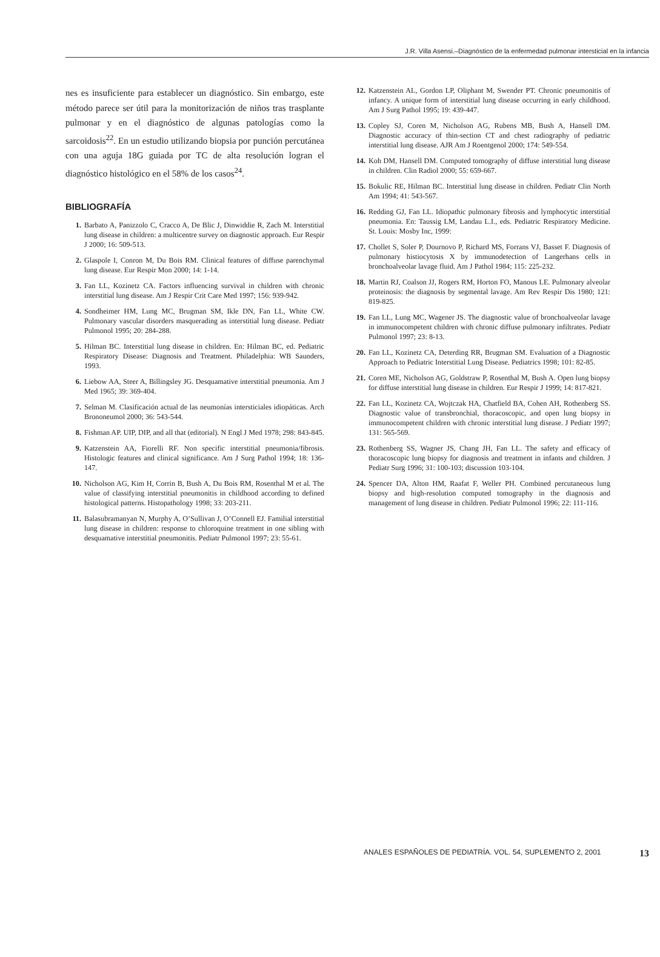J.R. Villa Asensi.–Diagnóstico de la enfermedad pulmonar intersticial en la infancia
nes es insuficiente para establecer un diagnóstico. Sin embargo, este método parece ser útil para la monitorización de niños tras trasplante pulmonar y en el diagnóstico de algunas patologías como la sarcoidosis<sup>22</sup>. En un estudio utilizando biopsia por punción percutánea con una aguja 18G guiada por TC de alta resolución logran el diagnóstico histológico en el 58% de los casos<sup>24</sup>.
BIBLIOGRAFÍA
1. Barbato A, Panizzolo C, Cracco A, De Blic J, Dinwiddie R, Zach M. Interstitial lung disease in children: a multicentre survey on diagnostic approach. Eur Respir J 2000; 16: 509-513.
2. Glaspole I, Conron M, Du Bois RM. Clinical features of diffuse parenchymal lung disease. Eur Respir Mon 2000; 14: 1-14.
3. Fan LL, Kozinetz CA. Factors influencing survival in children with chronic interstitial lung disease. Am J Respir Crit Care Med 1997; 156: 939-942.
4. Sondheimer HM, Lung MC, Brugman SM, Ikle DN, Fan LL, White CW. Pulmonary vascular disorders masquerading as interstitial lung disease. Pediatr Pulmonol 1995; 20: 284-288.
5. Hilman BC. Interstitial lung disease in children. En: Hilman BC, ed. Pediatric Respiratory Disease: Diagnosis and Treatment. Philadelphia: WB Saunders, 1993.
6. Liebow AA, Steer A, Billingsley JG. Desquamative interstitial pneumonia. Am J Med 1965; 39: 369-404.
7. Selman M. Clasificación actual de las neumonías intersticiales idiopáticas. Arch Brononeumol 2000; 36: 543-544.
8. Fishman AP. UIP, DIP, and all that (editorial). N Engl J Med 1978; 298: 843-845.
9. Katzenstein AA, Fiorelli RF. Non specific interstitial pneumonia/fibrosis. Histologic features and clinical significance. Am J Surg Pathol 1994; 18: 136-147.
10. Nicholson AG, Kim H, Corrin B, Bush A, Du Bois RM, Rosenthal M et al. The value of classifying interstitial pneumonitis in childhood according to defined histological patterns. Histopathology 1998; 33: 203-211.
11. Balasubramanyan N, Murphy A, O’Sullivan J, O’Connell EJ. Familial interstitial lung disease in children: response to chloroquine treatment in one sibling with desquamative interstitial pneumonitis. Pediatr Pulmonol 1997; 23: 55-61.
12. Katzenstein AL, Gordon LP, Oliphant M, Swender PT. Chronic pneumonitis of infancy. A unique form of interstitial lung disease occurring in early childhood. Am J Surg Pathol 1995; 19: 439-447.
13. Copley SJ, Coren M, Nicholson AG, Rubens MB, Bush A, Hansell DM. Diagnostic accuracy of thin-section CT and chest radiography of pediatric interstitial lung disease. AJR Am J Roentgenol 2000; 174: 549-554.
14. Koh DM, Hansell DM. Computed tomography of diffuse interstitial lung disease in children. Clin Radiol 2000; 55: 659-667.
15. Bokulic RE, Hilman BC. Interstitial lung disease in children. Pediatr Clin North Am 1994; 41: 543-567.
16. Redding GJ, Fan LL. Idiopathic pulmonary fibrosis and lymphocytic interstitial pneumonia. En: Taussig LM, Landau L.I., eds. Pediatric Respiratory Medicine. St. Louis: Mosby Inc, 1999:
17. Chollet S, Soler P, Dournovo P, Richard MS, Forrans VJ, Basset F. Diagnosis of pulmonary histiocytosis X by immunodetection of Langerhans cells in bronchoalveolar lavage fluid. Am J Pathol 1984; 115: 225-232.
18. Martin RJ, Coalson JJ, Rogers RM, Horton FO, Manous LE. Pulmonary alveolar proteinosis: the diagnosis by segmental lavage. Am Rev Respir Dis 1980; 121: 819-825.
19. Fan LL, Lung MC, Wagener JS. The diagnostic value of bronchoalveolar lavage in immunocompetent children with chronic diffuse pulmonary infiltrates. Pediatr Pulmonol 1997; 23: 8-13.
20. Fan LL, Kozinetz CA, Deterding RR, Brugman SM. Evaluation of a Diagnostic Approach to Pediatric Interstitial Lung Disease. Pediatrics 1998; 101: 82-85.
21. Coren ME, Nicholson AG, Goldstraw P, Rosenthal M, Bush A. Open lung biopsy for diffuse interstitial lung disease in children. Eur Respir J 1999; 14: 817-821.
22. Fan LL, Kozinetz CA, Wojtczak HA, Chatfield BA, Cohen AH, Rothenberg SS. Diagnostic value of transbronchial, thoracoscopic, and open lung biopsy in immunocompetent children with chronic interstitial lung disease. J Pediatr 1997; 131: 565-569.
23. Rothenberg SS, Wagner JS, Chang JH, Fan LL. The safety and efficacy of thoracoscopic lung biopsy for diagnosis and treatment in infants and children. J Pediatr Surg 1996; 31: 100-103; discussion 103-104.
24. Spencer DA, Alton HM, Raafat F, Weller PH. Combined percutaneous lung biopsy and high-resolution computed tomography in the diagnosis and management of lung disease in children. Pediatr Pulmonol 1996; 22: 111-116.
ANALES ESPAÑOLES DE PEDIATRÍA. VOL. 54, SUPLEMENTO 2, 2001 13